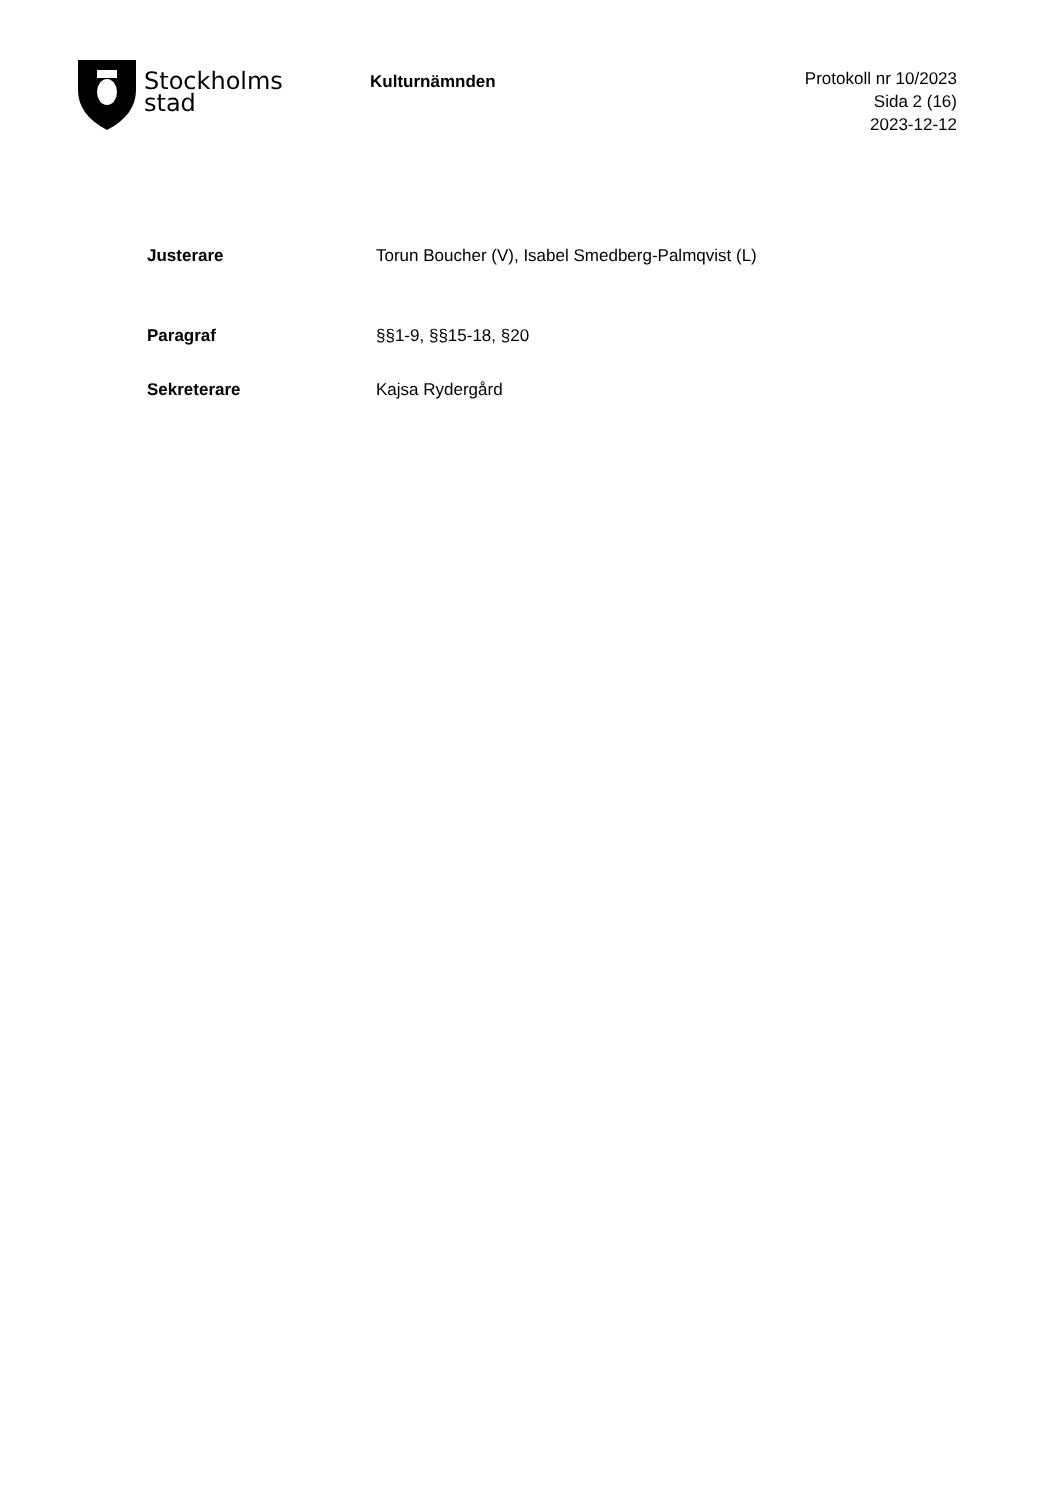Stockholms
stad
Kulturnämnden
Protokoll nr 10/2023
Sida 2 (16)
2023-12-12
Justerare Torun Boucher (V), Isabel Smedberg-Palmqvist (L)
Paragraf §§1-9, §§15-18, §20
Sekreterare Kajsa Rydergård